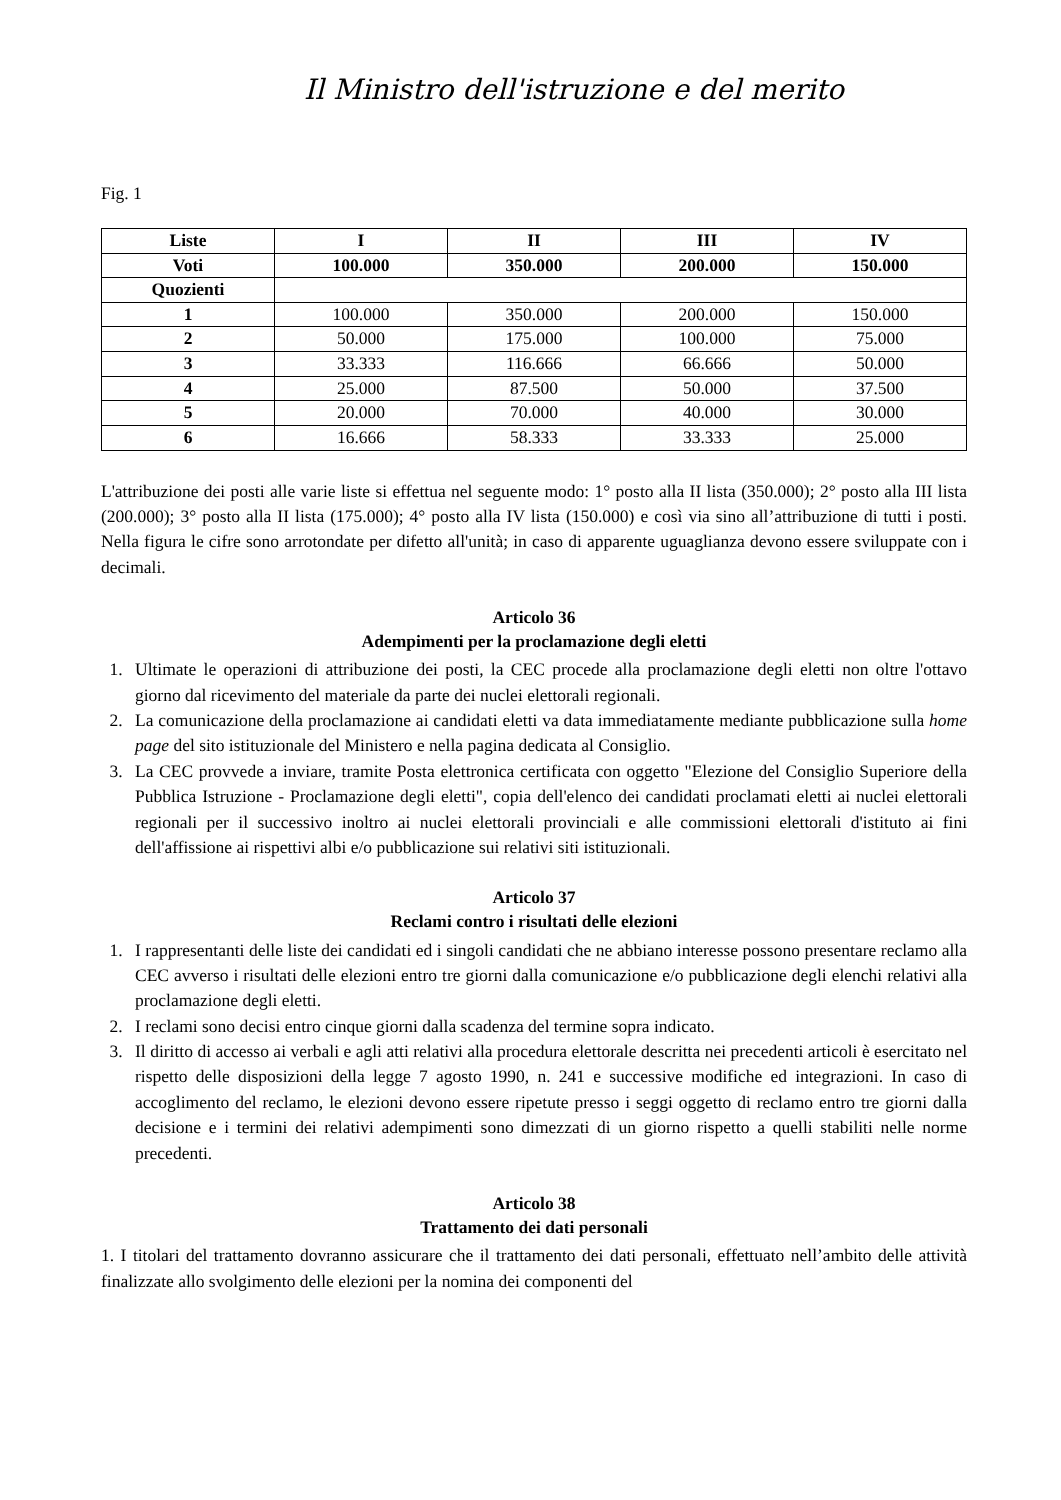Il Ministro dell'istruzione e del merito
Fig. 1
| Liste | I | II | III | IV |
| Voti | 100.000 | 350.000 | 200.000 | 150.000 |
| Quozienti | | | | |
| 1 | 100.000 | 350.000 | 200.000 | 150.000 |
| 2 | 50.000 | 175.000 | 100.000 | 75.000 |
| 3 | 33.333 | 116.666 | 66.666 | 50.000 |
| 4 | 25.000 | 87.500 | 50.000 | 37.500 |
| 5 | 20.000 | 70.000 | 40.000 | 30.000 |
| 6 | 16.666 | 58.333 | 33.333 | 25.000 |
L'attribuzione dei posti alle varie liste si effettua nel seguente modo: 1° posto alla II lista (350.000); 2° posto alla III lista (200.000); 3° posto alla II lista (175.000); 4° posto alla IV lista (150.000) e così via sino all’attribuzione di tutti i posti. Nella figura le cifre sono arrotondate per difetto all'unità; in caso di apparente uguaglianza devono essere sviluppate con i decimali.
Articolo 36
Adempimenti per la proclamazione degli eletti
1. Ultimate le operazioni di attribuzione dei posti, la CEC procede alla proclamazione degli eletti non oltre l'ottavo giorno dal ricevimento del materiale da parte dei nuclei elettorali regionali.
2. La comunicazione della proclamazione ai candidati eletti va data immediatamente mediante pubblicazione sulla home page del sito istituzionale del Ministero e nella pagina dedicata al Consiglio.
3. La CEC provvede a inviare, tramite Posta elettronica certificata con oggetto "Elezione del Consiglio Superiore della Pubblica Istruzione - Proclamazione degli eletti", copia dell'elenco dei candidati proclamati eletti ai nuclei elettorali regionali per il successivo inoltro ai nuclei elettorali provinciali e alle commissioni elettorali d'istituto ai fini dell'affissione ai rispettivi albi e/o pubblicazione sui relativi siti istituzionali.
Articolo 37
Reclami contro i risultati delle elezioni
1. I rappresentanti delle liste dei candidati ed i singoli candidati che ne abbiano interesse possono presentare reclamo alla CEC avverso i risultati delle elezioni entro tre giorni dalla comunicazione e/o pubblicazione degli elenchi relativi alla proclamazione degli eletti.
2. I reclami sono decisi entro cinque giorni dalla scadenza del termine sopra indicato.
3. Il diritto di accesso ai verbali e agli atti relativi alla procedura elettorale descritta nei precedenti articoli è esercitato nel rispetto delle disposizioni della legge 7 agosto 1990, n. 241 e successive modifiche ed integrazioni. In caso di accoglimento del reclamo, le elezioni devono essere ripetute presso i seggi oggetto di reclamo entro tre giorni dalla decisione e i termini dei relativi adempimenti sono dimezzati di un giorno rispetto a quelli stabiliti nelle norme precedenti.
Articolo 38
Trattamento dei dati personali
1. I titolari del trattamento dovranno assicurare che il trattamento dei dati personali, effettuato nell’ambito delle attività finalizzate allo svolgimento delle elezioni per la nomina dei componenti del